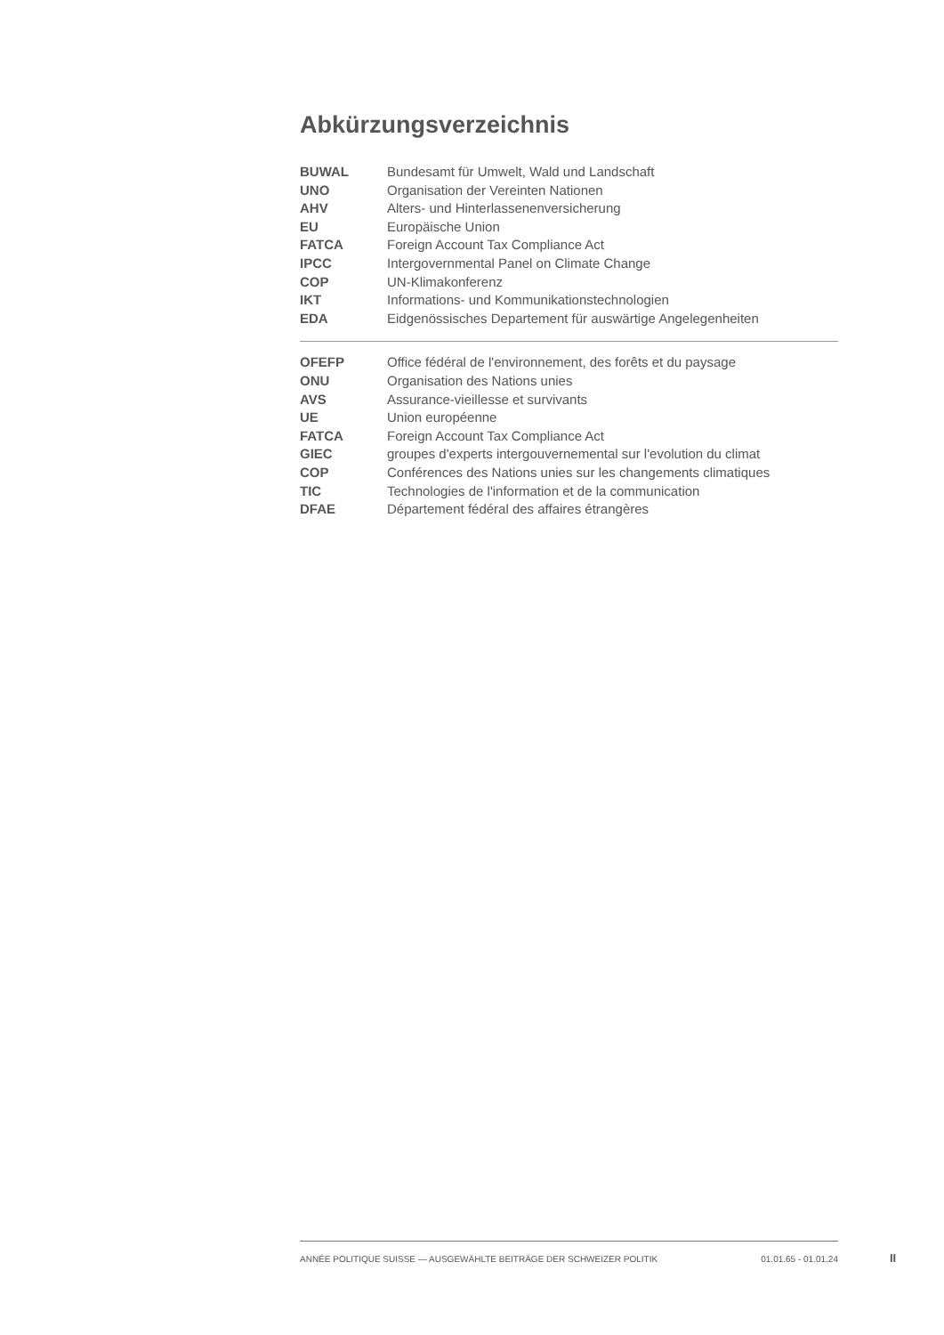Abkürzungsverzeichnis
| BUWAL | Bundesamt für Umwelt, Wald und Landschaft |
| UNO | Organisation der Vereinten Nationen |
| AHV | Alters- und Hinterlassenenversicherung |
| EU | Europäische Union |
| FATCA | Foreign Account Tax Compliance Act |
| IPCC | Intergovernmental Panel on Climate Change |
| COP | UN-Klimakonferenz |
| IKT | Informations- und Kommunikationstechnologien |
| EDA | Eidgenössisches Departement für auswärtige Angelegenheiten |
| OFEFP | Office fédéral de l'environnement, des forêts et du paysage |
| ONU | Organisation des Nations unies |
| AVS | Assurance-vieillesse et survivants |
| UE | Union européenne |
| FATCA | Foreign Account Tax Compliance Act |
| GIEC | groupes d'experts intergouvernemental sur l'evolution du climat |
| COP | Conférences des Nations unies sur les changements climatiques |
| TIC | Technologies de l'information et de la communication |
| DFAE | Département fédéral des affaires étrangères |
ANNÉE POLITIQUE SUISSE — AUSGEWÄHLTE BEITRÄGE DER SCHWEIZER POLITIK 01.01.65 - 01.01.24
II